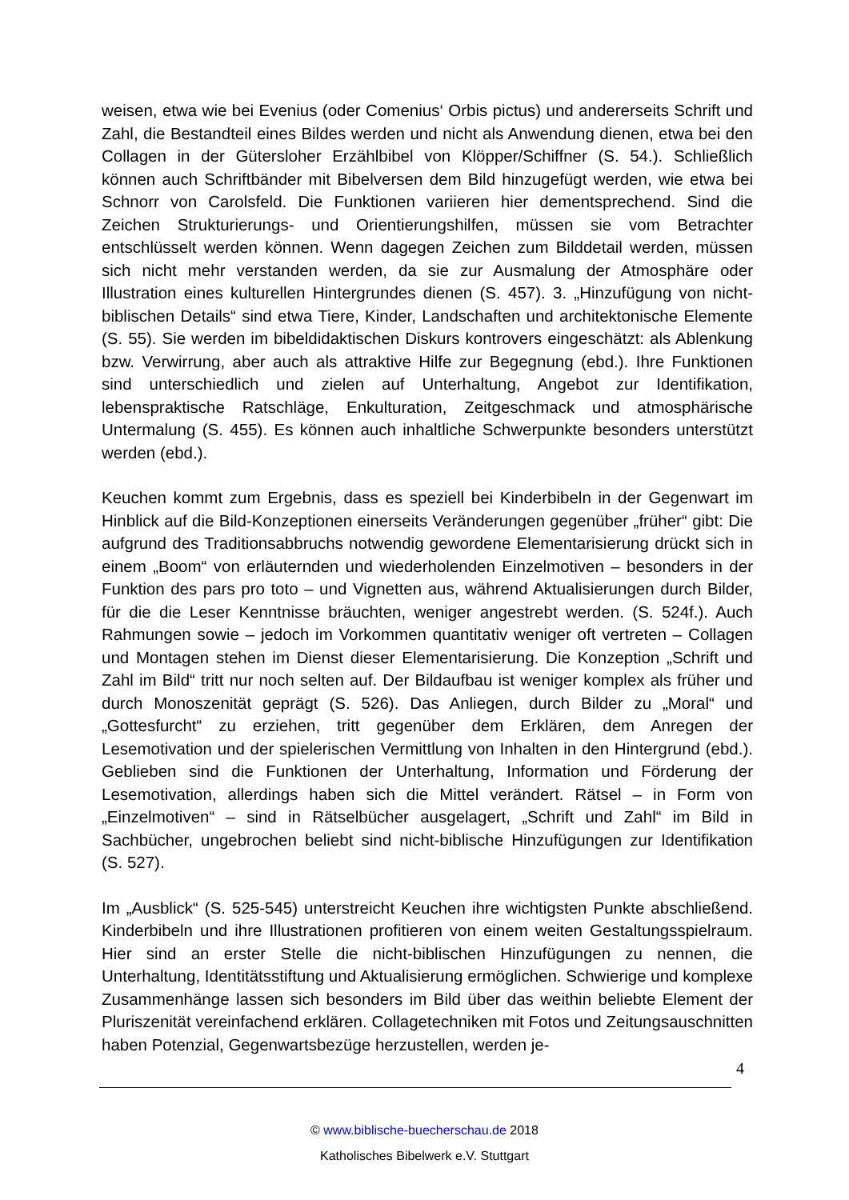weisen, etwa wie bei Evenius (oder Comenius‘ Orbis pictus) und andererseits Schrift und Zahl, die Bestandteil eines Bildes werden und nicht als Anwendung dienen, etwa bei den Collagen in der Gütersloher Erzählbibel von Klöpper/Schiffner (S. 54.). Schließlich können auch Schriftbänder mit Bibelversen dem Bild hinzugefügt werden, wie etwa bei Schnorr von Carolsfeld. Die Funktionen variieren hier dementsprechend. Sind die Zeichen Strukturierungs- und Orientierungshilfen, müssen sie vom Betrachter entschlüsselt werden können. Wenn dagegen Zeichen zum Bilddetail werden, müssen sich nicht mehr verstanden werden, da sie zur Ausmalung der Atmosphäre oder Illustration eines kulturellen Hintergrundes dienen (S. 457). 3. „Hinzufügung von nicht-biblischen Details“ sind etwa Tiere, Kinder, Landschaften und architektonische Elemente (S. 55). Sie werden im bibeldidaktischen Diskurs kontrovers eingeschätzt: als Ablenkung bzw. Verwirrung, aber auch als attraktive Hilfe zur Begegnung (ebd.). Ihre Funktionen sind unterschiedlich und zielen auf Unterhaltung, Angebot zur Identifikation, lebenspraktische Ratschläge, Enkulturation, Zeitgeschmack und atmosphärische Untermalung (S. 455). Es können auch inhaltliche Schwerpunkte besonders unterstützt werden (ebd.).
Keuchen kommt zum Ergebnis, dass es speziell bei Kinderbibeln in der Gegenwart im Hinblick auf die Bild-Konzeptionen einerseits Veränderungen gegenüber „früher“ gibt: Die aufgrund des Traditionsabbruchs notwendig gewordene Elementarisierung drückt sich in einem „Boom“ von erläuternden und wiederholenden Einzelmotiven – besonders in der Funktion des pars pro toto – und Vignetten aus, während Aktualisierungen durch Bilder, für die die Leser Kenntnisse bräuchten, weniger angestrebt werden. (S. 524f.). Auch Rahmungen sowie – jedoch im Vorkommen quantitativ weniger oft vertreten – Collagen und Montagen stehen im Dienst dieser Elementarisierung. Die Konzeption „Schrift und Zahl im Bild“ tritt nur noch selten auf. Der Bildaufbau ist weniger komplex als früher und durch Monoszenität geprägt (S. 526). Das Anliegen, durch Bilder zu „Moral“ und „Gottesfurcht“ zu erziehen, tritt gegenüber dem Erklären, dem Anregen der Lesemotivation und der spielerischen Vermittlung von Inhalten in den Hintergrund (ebd.). Geblieben sind die Funktionen der Unterhaltung, Information und Förderung der Lesemotivation, allerdings haben sich die Mittel verändert. Rätsel – in Form von „Einzelmotiven“ – sind in Rätselbücher ausgelagert, „Schrift und Zahl“ im Bild in Sachbücher, ungebrochen beliebt sind nicht-biblische Hinzufügungen zur Identifikation (S. 527).
Im „Ausblick“ (S. 525-545) unterstreicht Keuchen ihre wichtigsten Punkte abschließend. Kinderbibeln und ihre Illustrationen profitieren von einem weiten Gestaltungsspielraum. Hier sind an erster Stelle die nicht-biblischen Hinzufügungen zu nennen, die Unterhaltung, Identitätsstiftung und Aktualisierung ermöglichen. Schwierige und komplexe Zusammenhänge lassen sich besonders im Bild über das weithin beliebte Element der Pluriszenität vereinfachend erklären. Collagetechniken mit Fotos und Zeitungsauschnitten haben Potenzial, Gegenwartsbezüge herzustellen, werden je-
4
© www.biblische-buecherschau.de 2018
Katholisches Bibelwerk e.V. Stuttgart